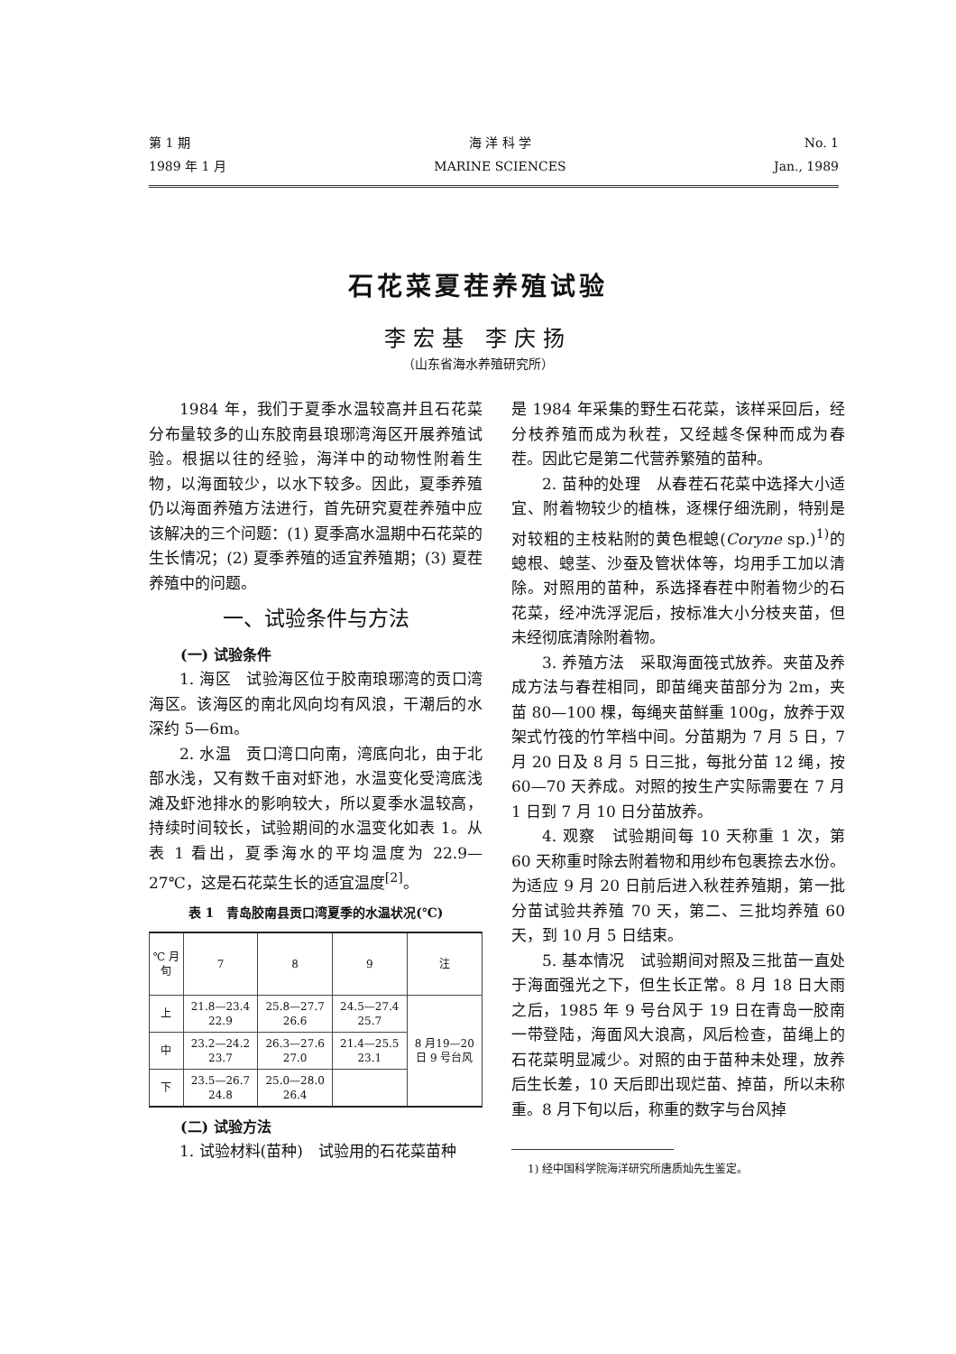第 1 期
1989 年 1 月
海 洋 科 学
MARINE SCIENCES
No. 1
Jan., 1989
石花菜夏茬养殖试验
李宏基 李庆扬
（山东省海水养殖研究所）
1984 年，我们于夏季水温较高并且石花菜分布量较多的山东胶南县琅琊湾海区开展养殖试验。根据以往的经验，海洋中的动物性附着生物，以海面较少，以水下较多。因此，夏季养殖仍以海面养殖方法进行，首先研究夏茬养殖中应该解决的三个问题：(1) 夏季高水温期中石花菜的生长情况；(2) 夏季养殖的适宜养殖期；(3) 夏茬养殖中的问题。
一、试验条件与方法
(一) 试验条件
1. 海区　试验海区位于胶南琅琊湾的贡口湾海区。该海区的南北风向均有风浪，干潮后的水深约 5—6m。
2. 水温　贡口湾口向南，湾底向北，由于北部水浅，又有数千亩对虾池，水温变化受湾底浅滩及虾池排水的影响较大，所以夏季水温较高，持续时间较长，试验期间的水温变化如表 1。从表 1 看出，夏季海水的平均温度为 22.9—27℃，这是石花菜生长的适宜温度<sup>[2]</sup>。
表 1　青岛胶南县贡口湾夏季的水温状况(℃)
| ℃ 月 旬 | 7 | 8 | 9 | 注 |
| --- | --- | --- | --- | --- |
| 上 | 21.8—23.4 22.9 | 25.8—27.7 26.6 | 24.5—27.4 25.7 | 8 月19—20 日 9 号台风 |
| 中 | 23.2—24.2 23.7 | 26.3—27.6 27.0 | 21.4—25.5 23.1 | |
| 下 | 23.5—26.7 24.8 | 25.0—28.0 26.4 | | |
(二) 试验方法
1. 试验材料(苗种)　试验用的石花菜苗种
是 1984 年采集的野生石花菜，该样采回后，经分枝养殖而成为秋茬，又经越冬保种而成为春茬。因此它是第二代营养繁殖的苗种。
2. 苗种的处理　从春茬石花菜中选择大小适宜、附着物较少的植株，逐棵仔细洗刷，特别是对较粗的主枝粘附的黄色棍螅(Coryne sp.)<sup>1)</sup>的螅根、螅茎、沙蚕及管状体等，均用手工加以清除。对照用的苗种，系选择春茬中附着物少的石花菜，经冲洗浮泥后，按标准大小分枝夹苗，但未经彻底清除附着物。
3. 养殖方法　采取海面筏式放养。夹苗及养成方法与春茬相同，即苗绳夹苗部分为 2m，夹苗 80—100 棵，每绳夹苗鲜重 100g，放养于双架式竹筏的竹竿档中间。分苗期为 7 月 5 日，7 月 20 日及 8 月 5 日三批，每批分苗 12 绳，按 60—70 天养成。对照的按生产实际需要在 7 月 1 日到 7 月 10 日分苗放养。
4. 观察　试验期间每 10 天称重 1 次，第 60 天称重时除去附着物和用纱布包裹捺去水份。为适应 9 月 20 日前后进入秋茬养殖期，第一批分苗试验共养殖 70 天，第二、三批均养殖 60 天，到 10 月 5 日结束。
5. 基本情况　试验期间对照及三批苗一直处于海面强光之下，但生长正常。8 月 18 日大雨之后，1985 年 9 号台风于 19 日在青岛一胶南一带登陆，海面风大浪高，风后检查，苗绳上的石花菜明显减少。对照的由于苗种未处理，放养后生长差，10 天后即出现烂苗、掉苗，所以未称重。8 月下旬以后，称重的数字与台风掉
1) 经中国科学院海洋研究所唐质灿先生鉴定。